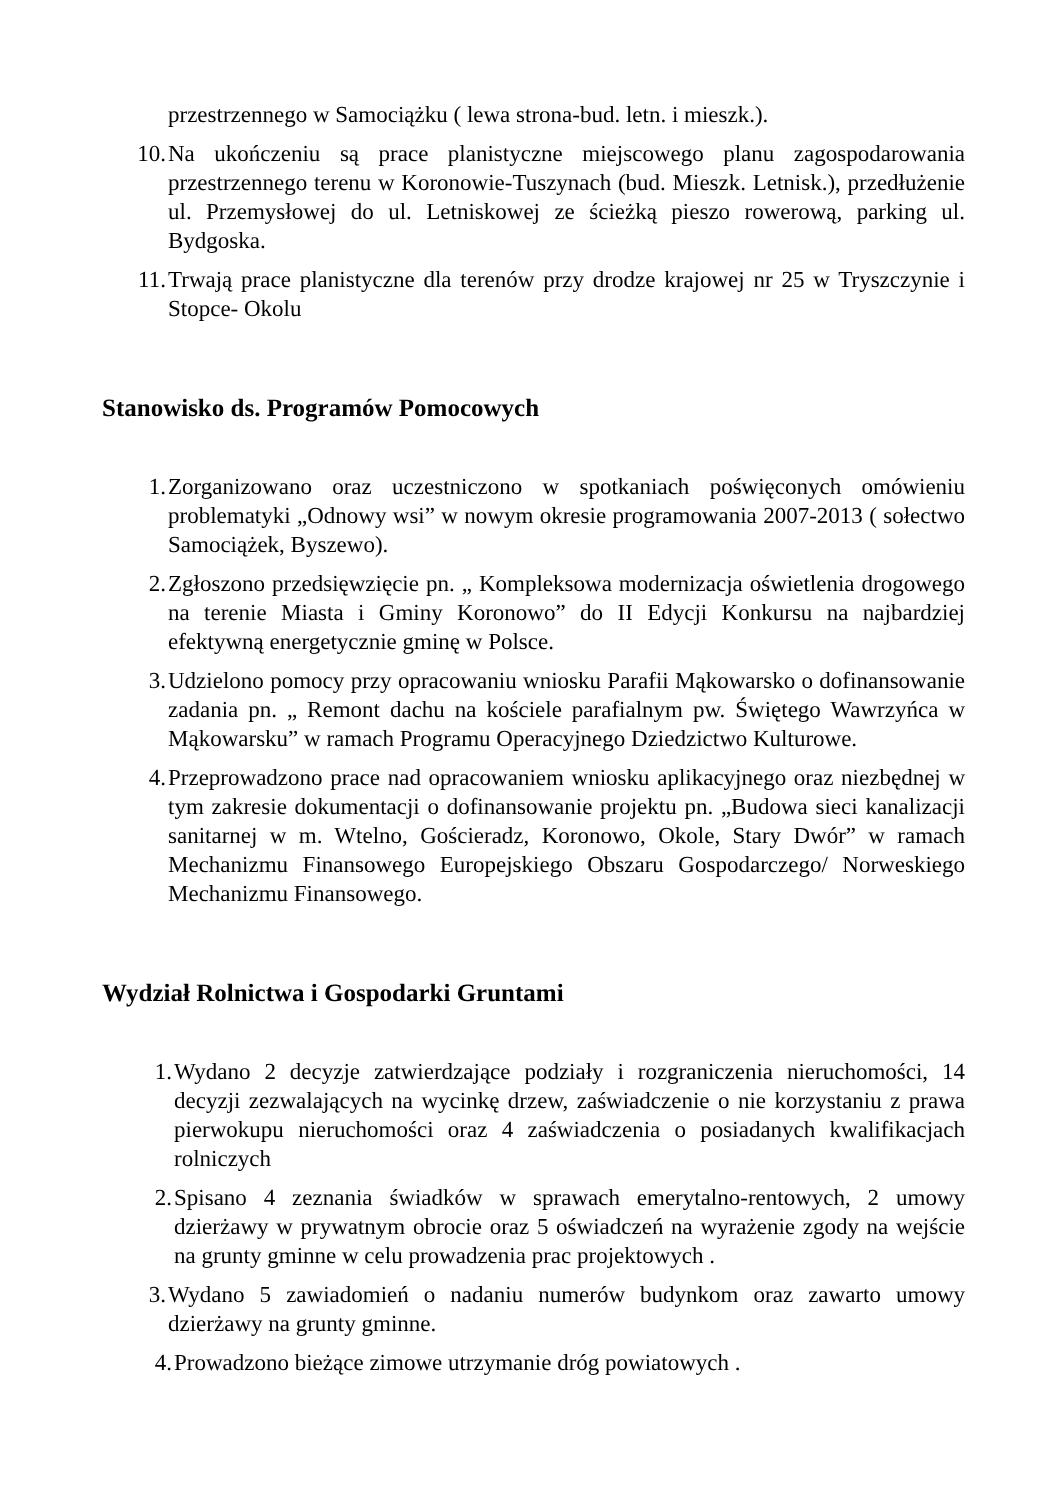przestrzennego w Samociążku ( lewa strona-bud. letn. i mieszk.).
10. Na ukończeniu są prace planistyczne miejscowego planu zagospodarowania przestrzennego terenu w Koronowie-Tuszynach (bud. Mieszk. Letnisk.), przedłużenie ul. Przemysłowej do ul. Letniskowej ze ścieżką pieszo rowerową, parking ul. Bydgoska.
11. Trwają prace planistyczne dla terenów przy drodze krajowej nr 25 w Tryszczynie i Stopce- Okolu
Stanowisko ds. Programów Pomocowych
1. Zorganizowano oraz uczestniczono w spotkaniach poświęconych omówieniu problematyki „Odnowy wsi” w nowym okresie programowania 2007-2013 ( sołectwo Samociążek, Byszewo).
2. Zgłoszono przedsięwzięcie pn. „ Kompleksowa modernizacja oświetlenia drogowego na terenie Miasta i Gminy Koronowo” do II Edycji Konkursu na najbardziej efektywną energetycznie gminę w Polsce.
3. Udzielono pomocy przy opracowaniu wniosku Parafii Mąkowarsko o dofinansowanie zadania pn. „ Remont dachu na kościele parafialnym pw. Świętego Wawrzyńca w Mąkowarsku” w ramach Programu Operacyjnego Dziedzictwo Kulturowe.
4. Przeprowadzono prace nad opracowaniem wniosku aplikacyjnego oraz niezbędnej w tym zakresie dokumentacji o dofinansowanie projektu pn. „Budowa sieci kanalizacji sanitarnej w m. Wtelno, Gościeradz, Koronowo, Okole, Stary Dwór” w ramach Mechanizmu Finansowego Europejskiego Obszaru Gospodarczego/ Norweskiego Mechanizmu Finansowego.
Wydział Rolnictwa i Gospodarki Gruntami
1. Wydano 2 decyzje zatwierdzające podziały i rozgraniczenia nieruchomości, 14 decyzji zezwalających na wycinkę drzew, zaświadczenie o nie korzystaniu z prawa pierwokupu nieruchomości oraz 4 zaświadczenia o posiadanych kwalifikacjach rolniczych
2. Spisano 4 zeznania świadków w sprawach emerytalno-rentowych, 2 umowy dzierżawy w prywatnym obrocie oraz 5 oświadczeń na wyrażenie zgody na wejście na grunty gminne w celu prowadzenia prac projektowych .
3. Wydano 5 zawiadomień o nadaniu numerów budynkom oraz zawarto umowy dzierżawy na grunty gminne.
4. Prowadzono bieżące zimowe utrzymanie dróg powiatowych .